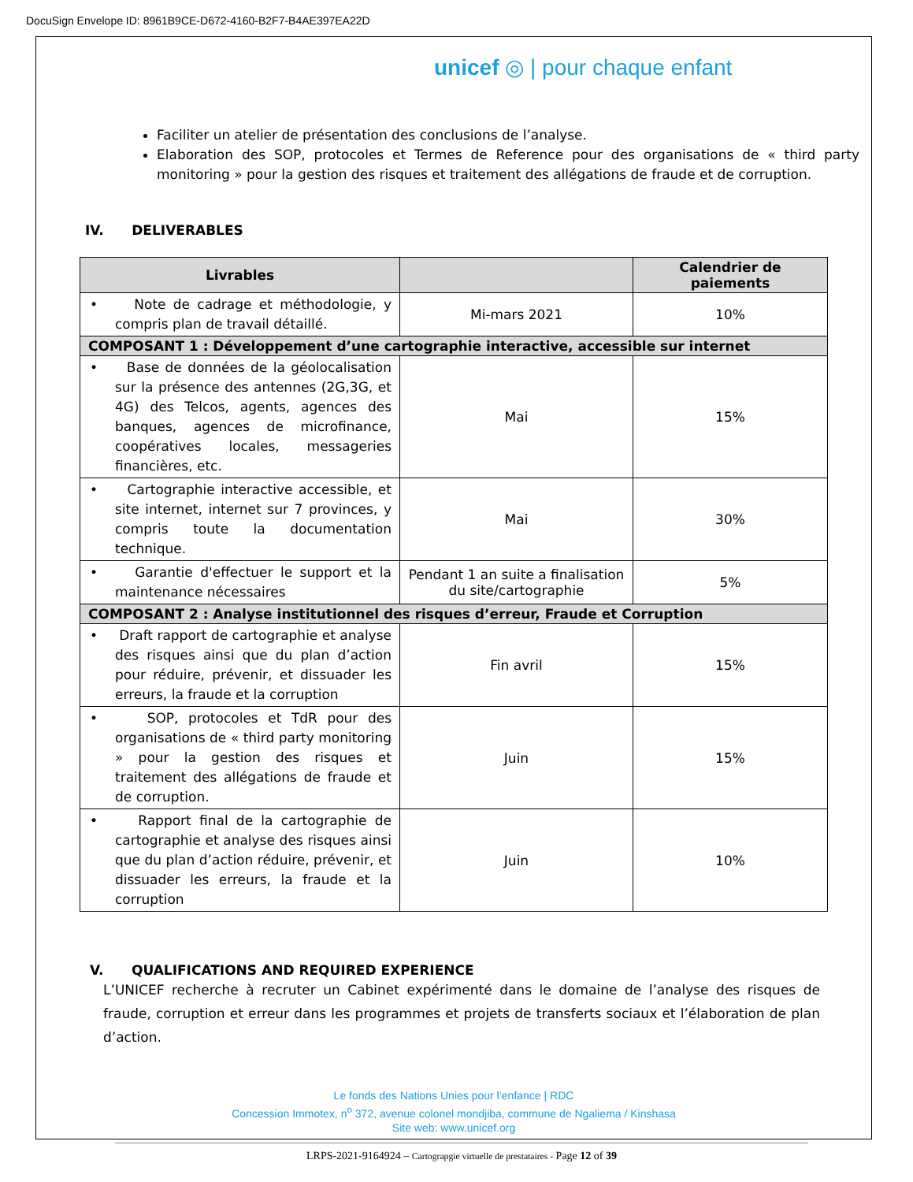DocuSign Envelope ID: 8961B9CE-D672-4160-B2F7-B4AE397EA22D
unicef ◎ | pour chaque enfant
Faciliter un atelier de présentation des conclusions de l’analyse.
Elaboration des SOP, protocoles et Termes de Reference pour des organisations de « third party monitoring » pour la gestion des risques et traitement des allégations de fraude et de corruption.
IV. DELIVERABLES
| Livrables | | Calendrier de paiements |
| --- | --- | --- |
| • Note de cadrage et méthodologie, y compris plan de travail détaillé. | Mi-mars 2021 | 10% |
| COMPOSANT 1 : Développement d’une cartographie interactive, accessible sur internet | | |
| • Base de données de la géolocalisation sur la présence des antennes (2G,3G, et 4G) des Telcos, agents, agences des banques, agences de microfinance, coopératives locales, messageries financières, etc. | Mai | 15% |
| • Cartographie interactive accessible, et site internet, internet sur 7 provinces, y compris toute la documentation technique. | Mai | 30% |
| • Garantie d'effectuer le support et la maintenance nécessaires | Pendant 1 an suite a finalisation du site/cartographie | 5% |
| COMPOSANT 2 : Analyse institutionnel des risques d’erreur, Fraude et Corruption | | |
| • Draft rapport de cartographie et analyse des risques ainsi que du plan d’action pour réduire, prévenir, et dissuader les erreurs, la fraude et la corruption | Fin avril | 15% |
| • SOP, protocoles et TdR pour des organisations de « third party monitoring » pour la gestion des risques et traitement des allégations de fraude et de corruption. | Juin | 15% |
| • Rapport final de la cartographie de cartographie et analyse des risques ainsi que du plan d’action réduire, prévenir, et dissuader les erreurs, la fraude et la corruption | Juin | 10% |
V. QUALIFICATIONS AND REQUIRED EXPERIENCE
L’UNICEF recherche à recruter un Cabinet expérimenté dans le domaine de l’analyse des risques de fraude, corruption et erreur dans les programmes et projets de transferts sociaux et l’élaboration de plan d’action.
Le fonds des Nations Unies pour l’enfance | RDC
Concession Immotex, n<sup>o</sup> 372, avenue colonel mondjiba, commune de Ngaliema / Kinshasa
Site web: www.unicef.org
LRPS-2021-9164924 – Cartograpgie virtuelle de prestataires - Page 12 of 39